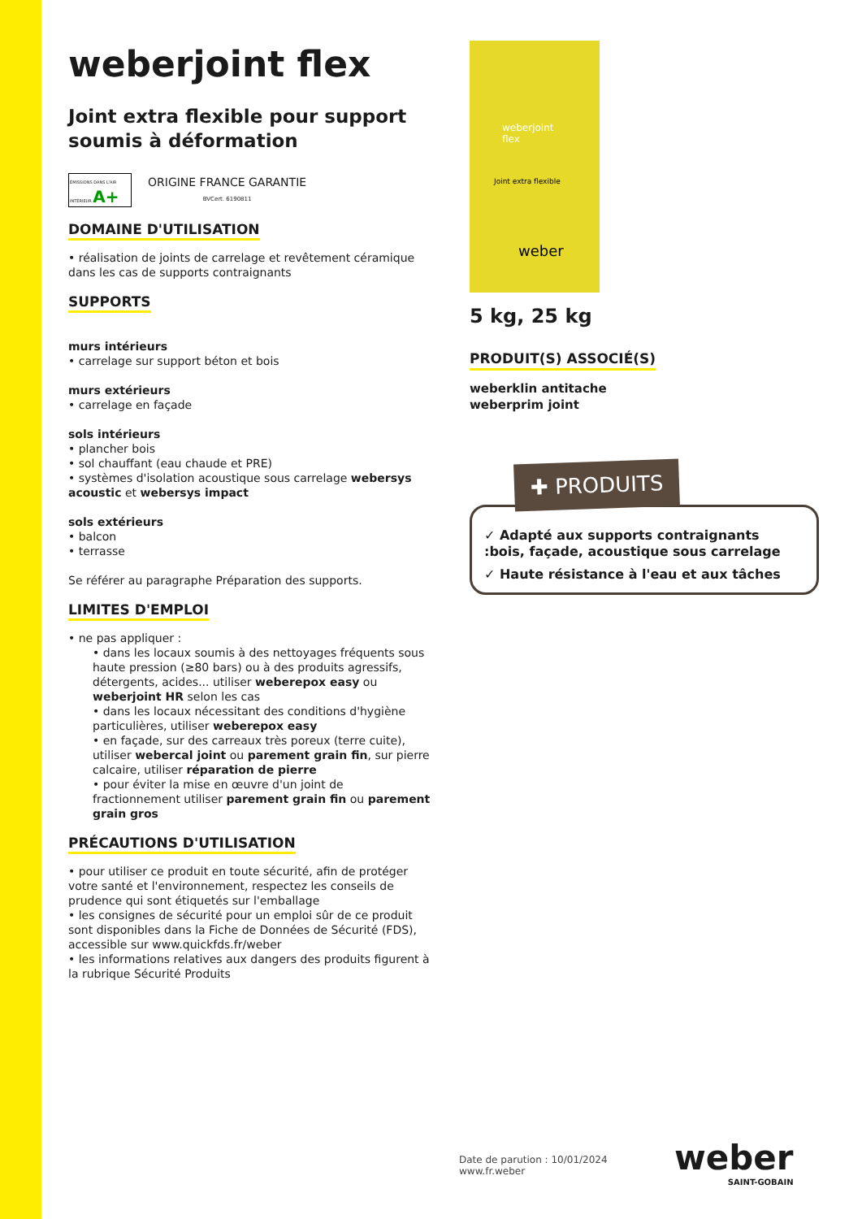weberjoint flex
Joint extra flexible pour support soumis à déformation
ÉMISSIONS DANS L'AIR INTÉRIEUR A+
ORIGINE FRANCE GARANTIE
BVCert. 6190811
DOMAINE D'UTILISATION
• réalisation de joints de carrelage et revêtement céramique dans les cas de supports contraignants
SUPPORTS
murs intérieurs
• carrelage sur support béton et bois
murs extérieurs
• carrelage en façade
sols intérieurs
• plancher bois
• sol chauffant (eau chaude et PRE)
• systèmes d'isolation acoustique sous carrelage webersys acoustic et webersys impact
sols extérieurs
• balcon
• terrasse
Se référer au paragraphe Préparation des supports.
LIMITES D'EMPLOI
• ne pas appliquer :
• dans les locaux soumis à des nettoyages fréquents sous haute pression (≥80 bars) ou à des produits agressifs, détergents, acides... utiliser weberepox easy ou weberjoint HR selon les cas
• dans les locaux nécessitant des conditions d'hygiène particulières, utiliser weberepox easy
• en façade, sur des carreaux très poreux (terre cuite), utiliser webercal joint ou parement grain fin, sur pierre calcaire, utiliser réparation de pierre
• pour éviter la mise en œuvre d'un joint de fractionnement utiliser parement grain fin ou parement grain gros
PRÉCAUTIONS D'UTILISATION
• pour utiliser ce produit en toute sécurité, afin de protéger votre santé et l'environnement, respectez les conseils de prudence qui sont étiquetés sur l'emballage
• les consignes de sécurité pour un emploi sûr de ce produit sont disponibles dans la Fiche de Données de Sécurité (FDS), accessible sur www.quickfds.fr/weber
• les informations relatives aux dangers des produits figurent à la rubrique Sécurité Produits
weberjoint flex
Joint extra flexible
weber
5 kg, 25 kg
PRODUIT(S) ASSOCIÉ(S)
weberklin antitache
weberprim joint
✚ PRODUITS
✓ Adapté aux supports contraignants :bois, façade, acoustique sous carrelage
✓ Haute résistance à l'eau et aux tâches
Date de parution : 10/01/2024
www.fr.weber
weber
SAINT-GOBAIN